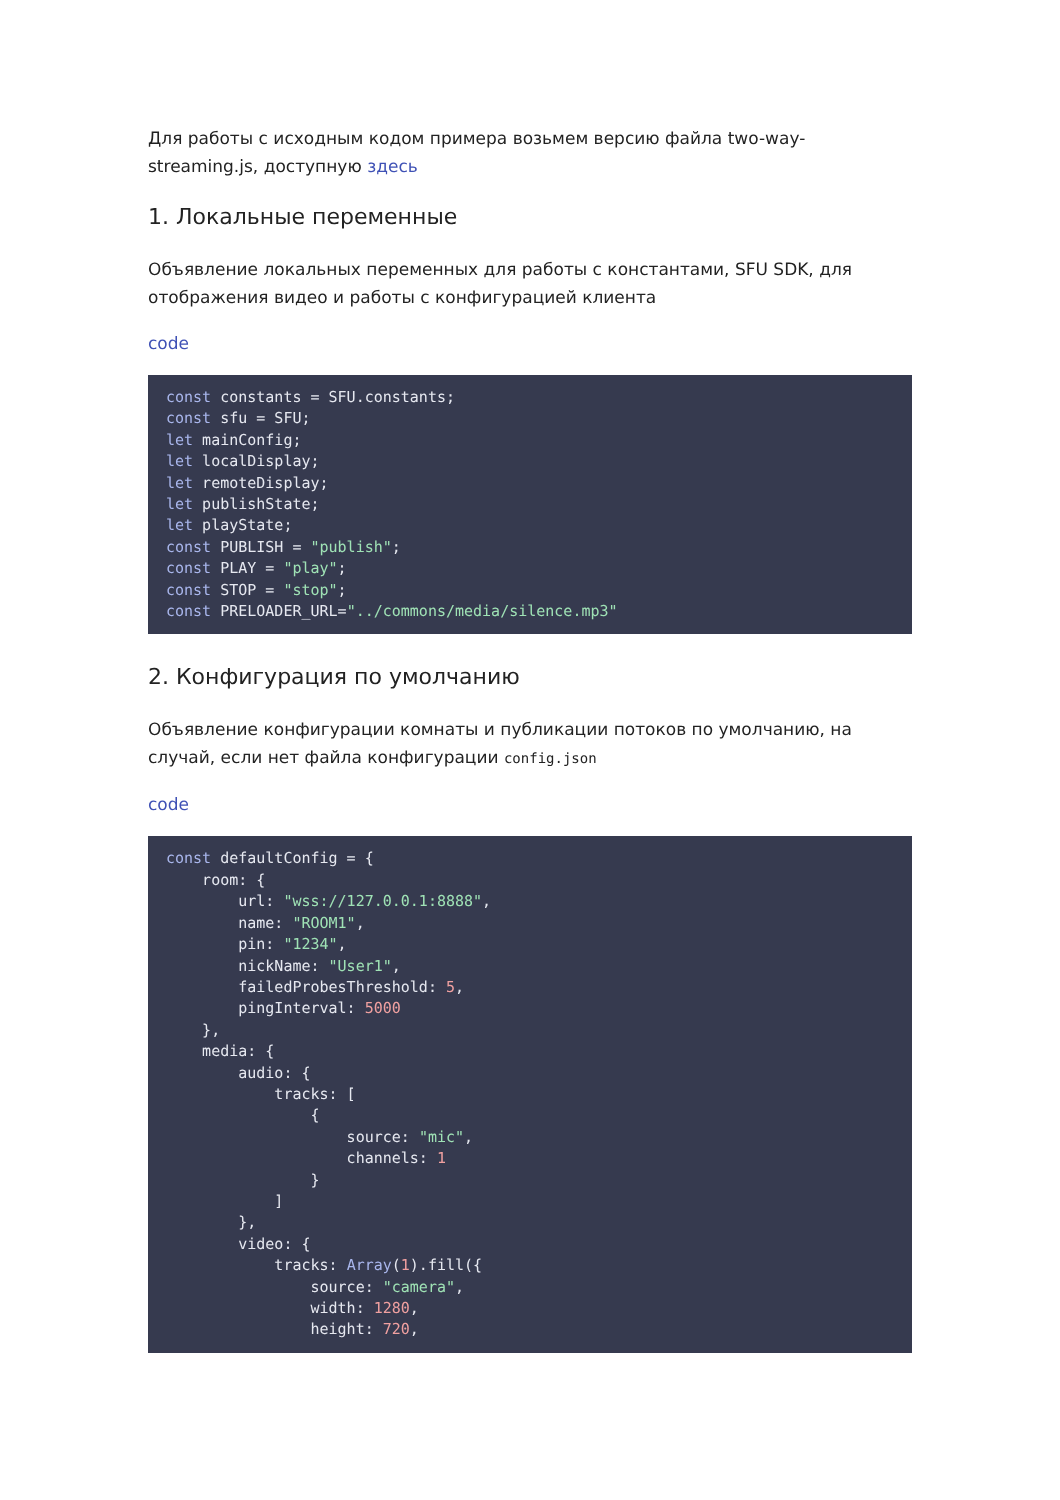Для работы с исходным кодом примера возьмем версию файла two-way-streaming.js, доступную здесь
1. Локальные переменные
Объявление локальных переменных для работы с константами, SFU SDK, для отображения видео и работы с конфигурацией клиента
code
const constants = SFU.constants;
const sfu = SFU;
let mainConfig;
let localDisplay;
let remoteDisplay;
let publishState;
let playState;
const PUBLISH = "publish";
const PLAY = "play";
const STOP = "stop";
const PRELOADER_URL="../commons/media/silence.mp3"
2. Конфигурация по умолчанию
Объявление конфигурации комнаты и публикации потоков по умолчанию, на случай, если нет файла конфигурации config.json
code
const defaultConfig = {
    room: {
        url: "wss://127.0.0.1:8888",
        name: "ROOM1",
        pin: "1234",
        nickName: "User1",
        failedProbesThreshold: 5,
        pingInterval: 5000
    },
    media: {
        audio: {
            tracks: [
                {
                    source: "mic",
                    channels: 1
                }
            ]
        },
        video: {
            tracks: Array(1).fill({
                source: "camera",
                width: 1280,
                height: 720,